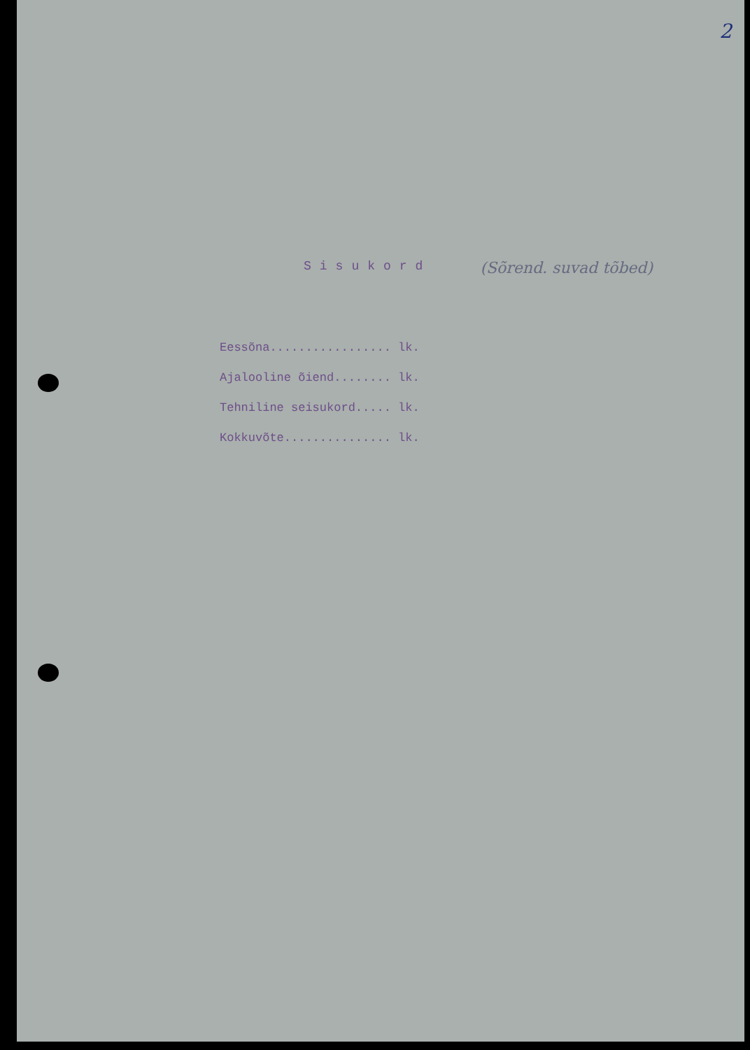2
Sisukord
(Sõrend. suvad tõbed)
Eessõna................. lk. Ajalooline õiend........ lk. Tehniline seisukord..... lk. Kokkuvõte............... lk.